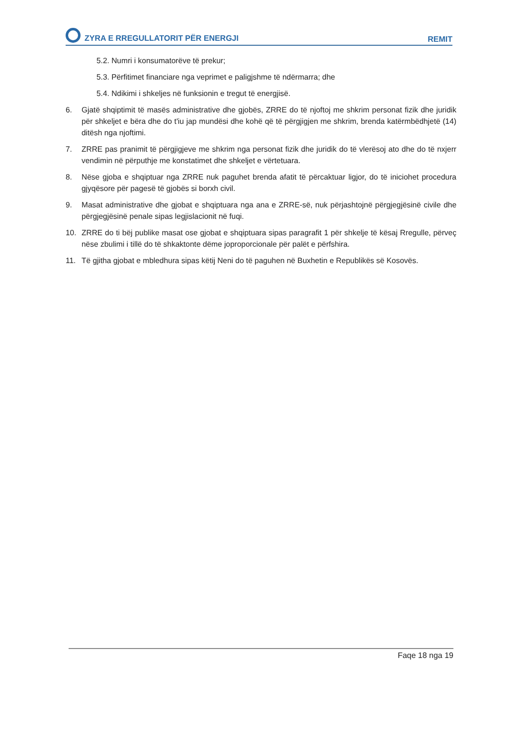ZYRA E RREGULLATORIT PËR ENERGJI
REMIT
5.2. Numri i konsumatorëve të prekur;
5.3. Përfitimet financiare nga veprimet e paligjshme të ndërmarra; dhe
5.4. Ndikimi i shkeljes në funksionin e tregut të energjisë.
6. Gjatë shqiptimit të masës administrative dhe gjobës, ZRRE do të njoftoj me shkrim personat fizik dhe juridik për shkeljet e bëra dhe do t'iu jap mundësi dhe kohë që të përgjigjen me shkrim, brenda katërmbëdhjetë (14) ditësh nga njoftimi.
7. ZRRE pas pranimit të përgjigjeve me shkrim nga personat fizik dhe juridik do të vlerësoj ato dhe do të nxjerr vendimin në përputhje me konstatimet dhe shkeljet e vërtetuara.
8. Nëse gjoba e shqiptuar nga ZRRE nuk paguhet brenda afatit të përcaktuar ligjor, do të iniciohet procedura gjyqësore për pagesë të gjobës si borxh civil.
9. Masat administrative dhe gjobat e shqiptuara nga ana e ZRRE-së, nuk përjashtojnë përgjegjësinë civile dhe përgjegjësinë penale sipas legjislacionit në fuqi.
10. ZRRE do ti bëj publike masat ose gjobat e shqiptuara sipas paragrafit 1 për shkelje të kësaj Rregulle, përveç nëse zbulimi i tillë do të shkaktonte dëme joproporcionale për palët e përfshira.
11. Të gjitha gjobat e mbledhura sipas këtij Neni do të paguhen në Buxhetin e Republikës së Kosovës.
Faqe 18 nga 19